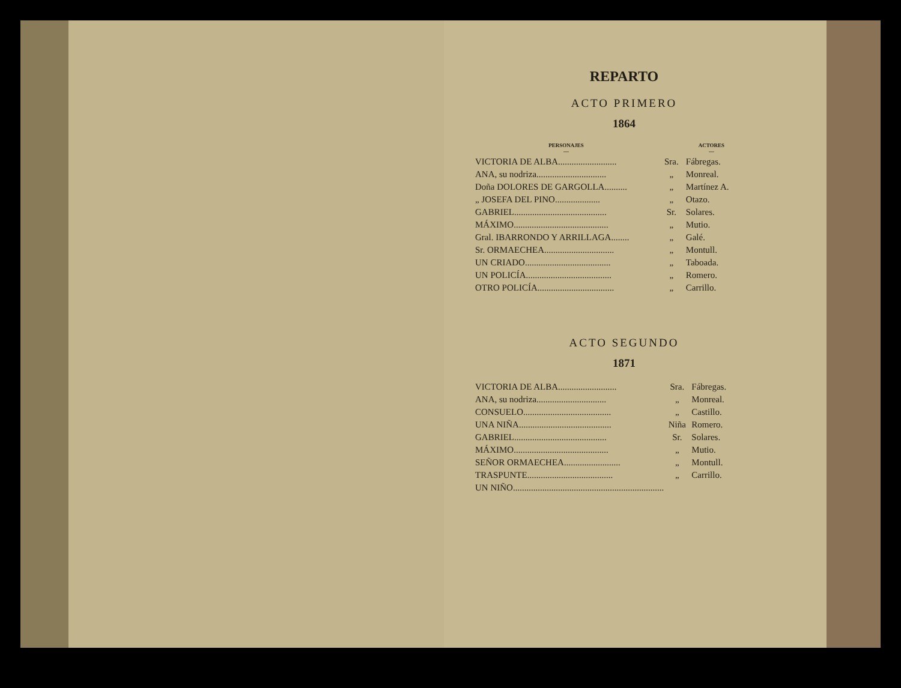REPARTO
ACTO PRIMERO
1864
| PERSONAJES — | | ACTORES — |
| --- | --- | --- |
| VICTORIA DE ALBA.......................... | Sra. | Fábregas. |
| ANA, su nodriza............................... | „ | Monreal. |
| Doña DOLORES DE GARGOLLA.......... | „ | Martínez A. |
| „ JOSEFA DEL PINO.................... | „ | Otazo. |
| GABRIEL......................................... | Sr. | Solares. |
| MÁXIMO.......................................... | „ | Mutio. |
| Gral. IBARRONDO Y ARRILLAGA........ | „ | Galé. |
| Sr. ORMAECHEA............................... | „ | Montull. |
| UN CRIADO...................................... | „ | Taboada. |
| UN POLICÍA...................................... | „ | Romero. |
| OTRO POLICÍA.................................. | „ | Carrillo. |
ACTO SEGUNDO
1871
| VICTORIA DE ALBA.......................... | Sra. | Fábregas. |
| ANA, su nodriza............................... | „ | Monreal. |
| CONSUELO....................................... | „ | Castillo. |
| UNA NIÑA......................................... | Niña | Romero. |
| GABRIEL......................................... | Sr. | Solares. |
| MÁXIMO.......................................... | „ | Mutio. |
| SEÑOR ORMAECHEA......................... | „ | Montull. |
| TRASPUNTE...................................... | „ | Carrillo. |
| UN NIÑO................................................................... | | |